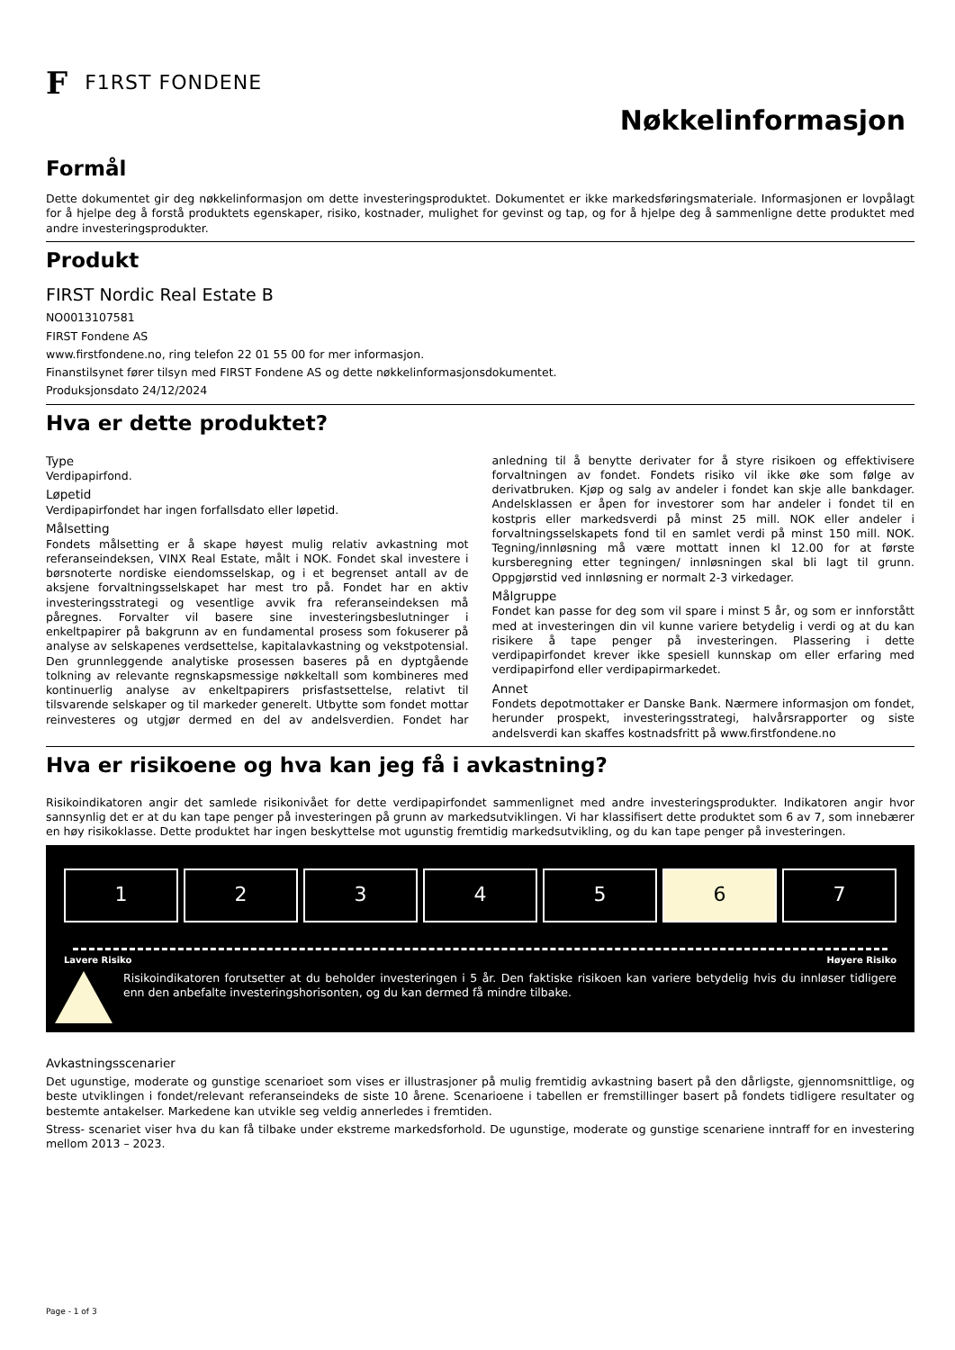F F1RST FONDENE
Nøkkelinformasjon
Formål
Dette dokumentet gir deg nøkkelinformasjon om dette investeringsproduktet. Dokumentet er ikke markedsføringsmateriale. Informasjonen er lovpålagt for å hjelpe deg å forstå produktets egenskaper, risiko, kostnader, mulighet for gevinst og tap, og for å hjelpe deg å sammenligne dette produktet med andre investeringsprodukter.
Produkt
FIRST Nordic Real Estate B
NO0013107581
FIRST Fondene AS
www.firstfondene.no, ring telefon 22 01 55 00 for mer informasjon.
Finanstilsynet fører tilsyn med FIRST Fondene AS og dette nøkkelinformasjonsdokumentet.
Produksjonsdato 24/12/2024
Hva er dette produktet?
Type
Verdipapirfond.
Løpetid
Verdipapirfondet har ingen forfallsdato eller løpetid.
Målsetting
Fondets målsetting er å skape høyest mulig relativ avkastning mot referanseindeksen, VINX Real Estate, målt i NOK. Fondet skal investere i børsnoterte nordiske eiendomsselskap, og i et begrenset antall av de aksjene forvaltningsselskapet har mest tro på. Fondet har en aktiv investeringsstrategi og vesentlige avvik fra referanseindeksen må påregnes. Forvalter vil basere sine investeringsbeslutninger i enkeltpapirer på bakgrunn av en fundamental prosess som fokuserer på analyse av selskapenes verdsettelse, kapitalavkastning og vekstpotensial. Den grunnleggende analytiske prosessen baseres på en dyptgående tolkning av relevante regnskapsmessige nøkkeltall som kombineres med kontinuerlig analyse av enkeltpapirers prisfastsettelse, relativt til tilsvarende selskaper og til markeder generelt. Utbytte som fondet mottar reinvesteres og utgjør dermed en del av andelsverdien. Fondet har anledning til å benytte derivater for å styre risikoen og effektivisere forvaltningen av fondet. Fondets risiko vil ikke øke som følge av derivatbruken. Kjøp og salg av andeler i fondet kan skje alle bankdager. Andelsklassen er åpen for investorer som har andeler i fondet til en kostpris eller markedsverdi på minst 25 mill. NOK eller andeler i forvaltningsselskapets fond til en samlet verdi på minst 150 mill. NOK. Tegning/innløsning må være mottatt innen kl 12.00 for at første kursberegning etter tegningen/ innløsningen skal bli lagt til grunn. Oppgjørstid ved innløsning er normalt 2-3 virkedager.
Målgruppe
Fondet kan passe for deg som vil spare i minst 5 år, og som er innforstått med at investeringen din vil kunne variere betydelig i verdi og at du kan risikere å tape penger på investeringen. Plassering i dette verdipapirfondet krever ikke spesiell kunnskap om eller erfaring med verdipapirfond eller verdipapirmarkedet.
Annet
Fondets depotmottaker er Danske Bank. Nærmere informasjon om fondet, herunder prospekt, investeringsstrategi, halvårsrapporter og siste andelsverdi kan skaffes kostnadsfritt på www.firstfondene.no
Hva er risikoene og hva kan jeg få i avkastning?
Risikoindikatoren angir det samlede risikonivået for dette verdipapirfondet sammenlignet med andre investeringsprodukter. Indikatoren angir hvor sannsynlig det er at du kan tape penger på investeringen på grunn av markedsutviklingen. Vi har klassifisert dette produktet som 6 av 7, som innebærer en høy risikoklasse. Dette produktet har ingen beskyttelse mot ugunstig fremtidig markedsutvikling, og du kan tape penger på investeringen.
1 2 3 4 5 6 7
Lavere Risiko Høyere Risiko
Risikoindikatoren forutsetter at du beholder investeringen i 5 år. Den faktiske risikoen kan variere betydelig hvis du innløser tidligere enn den anbefalte investeringshorisonten, og du kan dermed få mindre tilbake.
Avkastningsscenarier
Det ugunstige, moderate og gunstige scenarioet som vises er illustrasjoner på mulig fremtidig avkastning basert på den dårligste, gjennomsnittlige, og beste utviklingen i fondet/relevant referanseindeks de siste 10 årene. Scenarioene i tabellen er fremstillinger basert på fondets tidligere resultater og bestemte antakelser. Markedene kan utvikle seg veldig annerledes i fremtiden.
Stress- scenariet viser hva du kan få tilbake under ekstreme markedsforhold. De ugunstige, moderate og gunstige scenariene inntraff for en investering mellom 2013 – 2023.
Page - 1 of 3